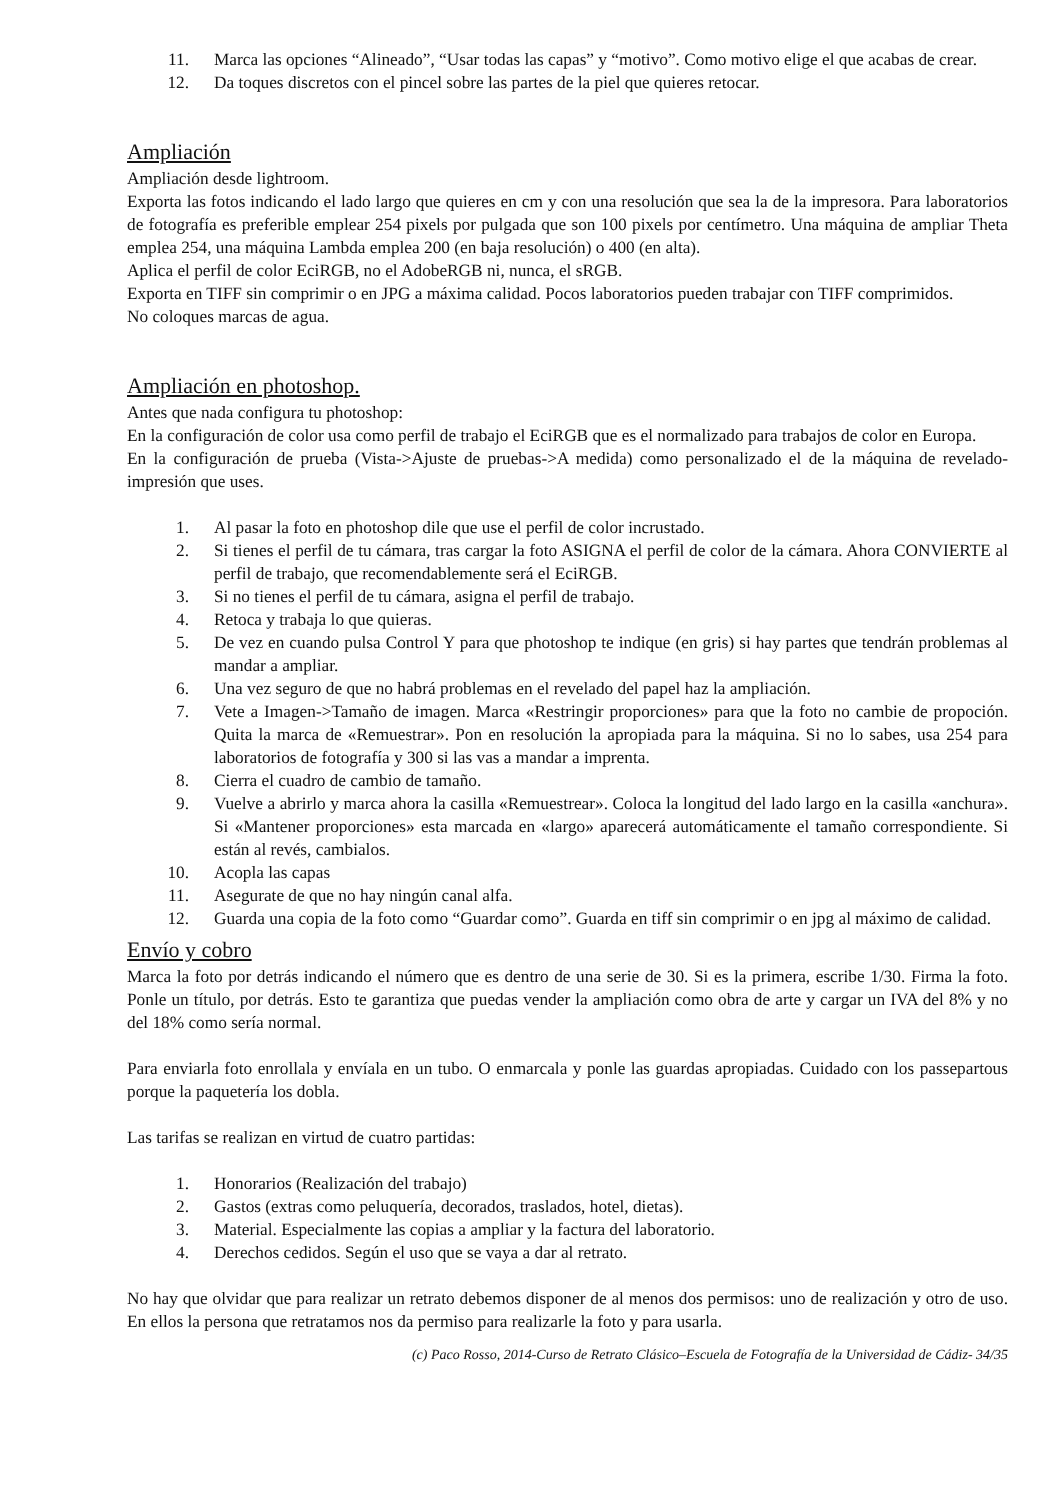11. Marca las opciones “Alineado”, “Usar todas las capas” y “motivo”. Como motivo elige el que acabas de crear.
12. Da toques discretos con el pincel sobre las partes de la piel que quieres retocar.
Ampliación
Ampliación desde lightroom.
Exporta las fotos indicando el lado largo que quieres en cm y con una resolución que sea la de la impresora. Para laboratorios de fotografía es preferible emplear 254 pixels por pulgada que son 100 pixels por centímetro. Una máquina de ampliar Theta emplea 254, una máquina Lambda emplea 200 (en baja resolución) o 400 (en alta).
Aplica el perfil de color EciRGB, no el AdobeRGB ni, nunca, el sRGB.
Exporta en TIFF sin comprimir o en JPG a máxima calidad. Pocos laboratorios pueden trabajar con TIFF comprimidos.
No coloques marcas de agua.
Ampliación en photoshop.
Antes que nada configura tu photoshop:
En la configuración de color usa como perfil de trabajo el EciRGB que es el normalizado para trabajos de color en Europa.
En la configuración de prueba (Vista->Ajuste de pruebas->A medida) como personalizado el de la máquina de revelado-impresión que uses.
1. Al pasar la foto en photoshop dile que use el perfil de color incrustado.
2. Si tienes el perfil de tu cámara, tras cargar la foto ASIGNA el perfil de color de la cámara. Ahora CONVIERTE al perfil de trabajo, que recomendablemente será el EciRGB.
3. Si no tienes el perfil de tu cámara, asigna el perfil de trabajo.
4. Retoca y trabaja lo que quieras.
5. De vez en cuando pulsa Control Y para que photoshop te indique (en gris) si hay partes que tendrán problemas al mandar a ampliar.
6. Una vez seguro de que no habrá problemas en el revelado del papel haz la ampliación.
7. Vete a Imagen->Tamaño de imagen. Marca «Restringir proporciones» para que la foto no cambie de propoción. Quita la marca de «Remuestrar». Pon en resolución la apropiada para la máquina. Si no lo sabes, usa 254 para laboratorios de fotografía y 300 si las vas a mandar a imprenta.
8. Cierra el cuadro de cambio de tamaño.
9. Vuelve a abrirlo y marca ahora la casilla «Remuestrear». Coloca la longitud del lado largo en la casilla «anchura». Si «Mantener proporciones» esta marcada en «largo» aparecerá automáticamente el tamaño correspondiente. Si están al revés, cambialos.
10. Acopla las capas
11. Asegurate de que no hay ningún canal alfa.
12. Guarda una copia de la foto como “Guardar como”. Guarda en tiff sin comprimir o en jpg al máximo de calidad.
Envío y cobro
Marca la foto por detrás indicando el número que es dentro de una serie de 30. Si es la primera, escribe 1/30. Firma la foto. Ponle un título, por detrás. Esto te garantiza que puedas vender la ampliación como obra de arte y cargar un IVA del 8% y no del 18% como sería normal.
Para enviarla foto enrollala y envíala en un tubo. O enmarcala y ponle las guardas apropiadas. Cuidado con los passepartous porque la paquetería los dobla.
Las tarifas se realizan en virtud de cuatro partidas:
1. Honorarios (Realización del trabajo)
2. Gastos (extras como peluquería, decorados, traslados, hotel, dietas).
3. Material. Especialmente las copias a ampliar y la factura del laboratorio.
4. Derechos cedidos. Según el uso que se vaya a dar al retrato.
No hay que olvidar que para realizar un retrato debemos disponer de al menos dos permisos: uno de realización y otro de uso. En ellos la persona que retratamos nos da permiso para realizarle la foto y para usarla.
(c) Paco Rosso, 2014-Curso de Retrato Clásico–Escuela de Fotografía de la Universidad de Cádiz- 34/35